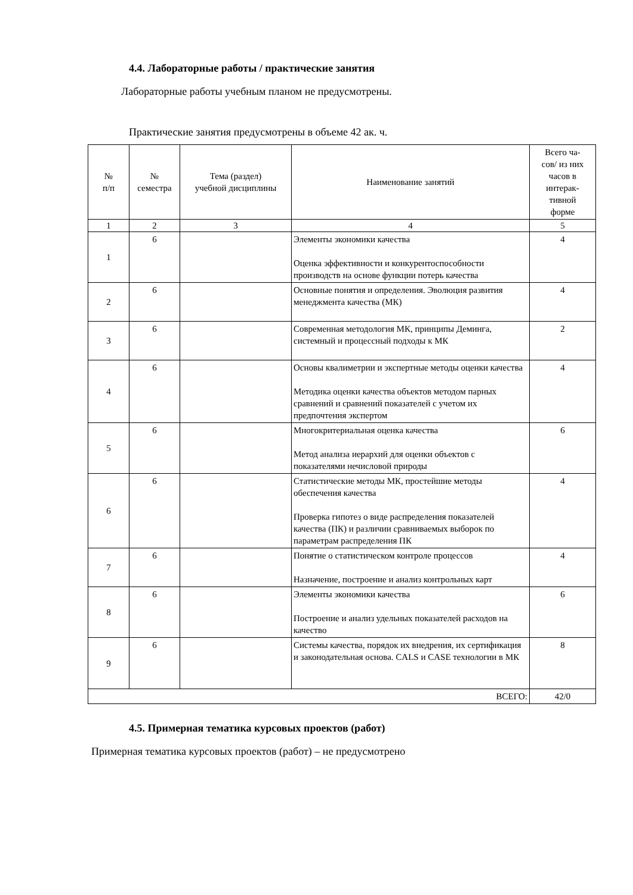4.4. Лабораторные работы / практические занятия
Лабораторные работы учебным планом не предусмотрены.
Практические занятия предусмотрены в объеме 42 ак. ч.
| № п/п | № семестра | Тема (раздел) учебной дисциплины | Наименование занятий | Всего ча- сов/ из них часов в интерак- тивной форме |
| --- | --- | --- | --- | --- |
| 1 | 2 | 3 | 4 | 5 |
| 1 | 6 | | Элементы экономики качества Оценка эффективности и конкурентоспособности производств на основе функции потерь качества | 4 |
| 2 | 6 | | Основные понятия и определения. Эволюция развития менеджмента качества (МК) | 4 |
| 3 | 6 | | Современная методология МК, принципы Деминга, системный и процессный подходы к МК | 2 |
| 4 | 6 | | Основы квалиметрии и экспертные методы оценки качества Методика оценки качества объектов методом парных сравнений и сравнений показателей с учетом их предпочтения экспертом | 4 |
| 5 | 6 | | Многокритериальная оценка качества Метод анализа иерархий для оценки объектов с показателями нечисловой природы | 6 |
| 6 | 6 | | Статистические методы МК, простейшие методы обеспечения качества Проверка гипотез о виде распределения показателей качества (ПК) и различии сравниваемых выборок по параметрам распределения ПК | 4 |
| 7 | 6 | | Понятие о статистическом контроле процессов Назначение, построение и анализ контрольных карт | 4 |
| 8 | 6 | | Элементы экономики качества Построение и анализ удельных показателей расходов на качество | 6 |
| 9 | 6 | | Системы качества, порядок их внедрения, их сертификация и законодательная основа. CALS и CASE технологии в МК | 8 |
| ВСЕГО: | | | | 42/0 |
4.5. Примерная тематика курсовых проектов (работ)
Примерная тематика курсовых проектов (работ) – не предусмотрено